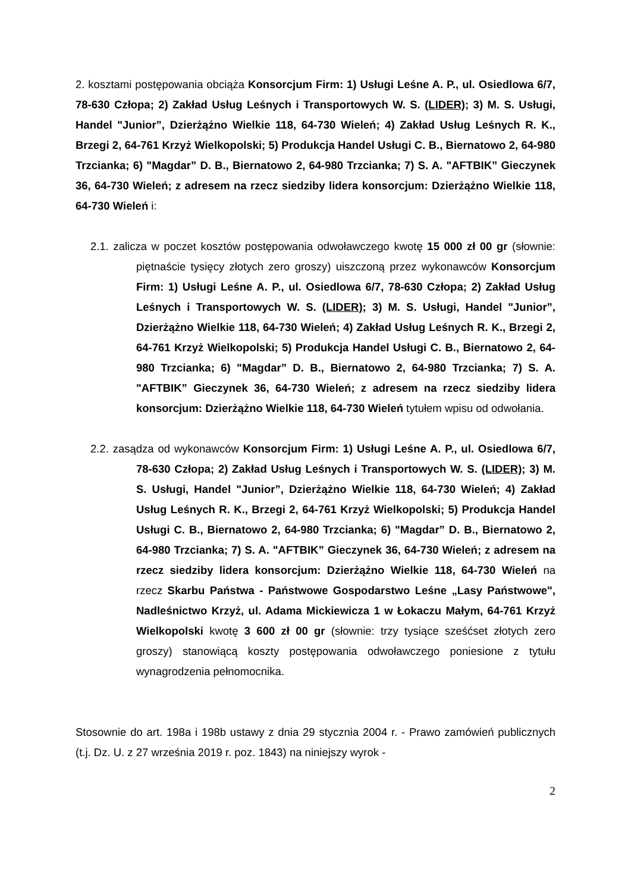2. kosztami postępowania obciąża Konsorcjum Firm: 1) Usługi Leśne A. P., ul. Osiedlowa 6/7, 78-630 Człopa; 2) Zakład Usług Leśnych i Transportowych W. S. (LIDER); 3) M. S. Usługi, Handel "Junior”, Dzierżążno Wielkie 118, 64-730 Wieleń; 4) Zakład Usług Leśnych R. K., Brzegi 2, 64-761 Krzyż Wielkopolski; 5) Produkcja Handel Usługi C. B., Biernatowo 2, 64-980 Trzcianka; 6) "Magdar” D. B., Biernatowo 2, 64-980 Trzcianka; 7) S. A. "AFTBIK” Gieczynek 36, 64-730 Wieleń; z adresem na rzecz siedziby lidera konsorcjum: Dzierżążno Wielkie 118, 64-730 Wieleń i:
2.1. zalicza w poczet kosztów postępowania odwoławczego kwotę 15 000 zł 00 gr (słownie: piętnaście tysięcy złotych zero groszy) uiszczoną przez wykonawców Konsorcjum Firm: 1) Usługi Leśne A. P., ul. Osiedlowa 6/7, 78-630 Człopa; 2) Zakład Usług Leśnych i Transportowych W. S. (LIDER); 3) M. S. Usługi, Handel "Junior”, Dzierżążno Wielkie 118, 64-730 Wieleń; 4) Zakład Usług Leśnych R. K., Brzegi 2, 64-761 Krzyż Wielkopolski; 5) Produkcja Handel Usługi C. B., Biernatowo 2, 64-980 Trzcianka; 6) "Magdar” D. B., Biernatowo 2, 64-980 Trzcianka; 7) S. A. "AFTBIK” Gieczynek 36, 64-730 Wieleń; z adresem na rzecz siedziby lidera konsorcjum: Dzierżążno Wielkie 118, 64-730 Wieleń tytułem wpisu od odwołania.
2.2. zasądza od wykonawców Konsorcjum Firm: 1) Usługi Leśne A. P., ul. Osiedlowa 6/7, 78-630 Człopa; 2) Zakład Usług Leśnych i Transportowych W. S. (LIDER); 3) M. S. Usługi, Handel "Junior”, Dzierżążno Wielkie 118, 64-730 Wieleń; 4) Zakład Usług Leśnych R. K., Brzegi 2, 64-761 Krzyż Wielkopolski; 5) Produkcja Handel Usługi C. B., Biernatowo 2, 64-980 Trzcianka; 6) "Magdar” D. B., Biernatowo 2, 64-980 Trzcianka; 7) S. A. "AFTBIK” Gieczynek 36, 64-730 Wieleń; z adresem na rzecz siedziby lidera konsorcjum: Dzierżążno Wielkie 118, 64-730 Wieleń na rzecz Skarbu Państwa - Państwowe Gospodarstwo Leśne „Lasy Państwowe", Nadleśnictwo Krzyż, ul. Adama Mickiewicza 1 w Łokaczu Małym, 64-761 Krzyż Wielkopolski kwotę 3 600 zł 00 gr (słownie: trzy tysiące sześćset złotych zero groszy) stanowiącą koszty postępowania odwoławczego poniesione z tytułu wynagrodzenia pełnomocnika.
Stosownie do art. 198a i 198b ustawy z dnia 29 stycznia 2004 r. - Prawo zamówień publicznych (t.j. Dz. U. z 27 września 2019 r. poz. 1843) na niniejszy wyrok -
2